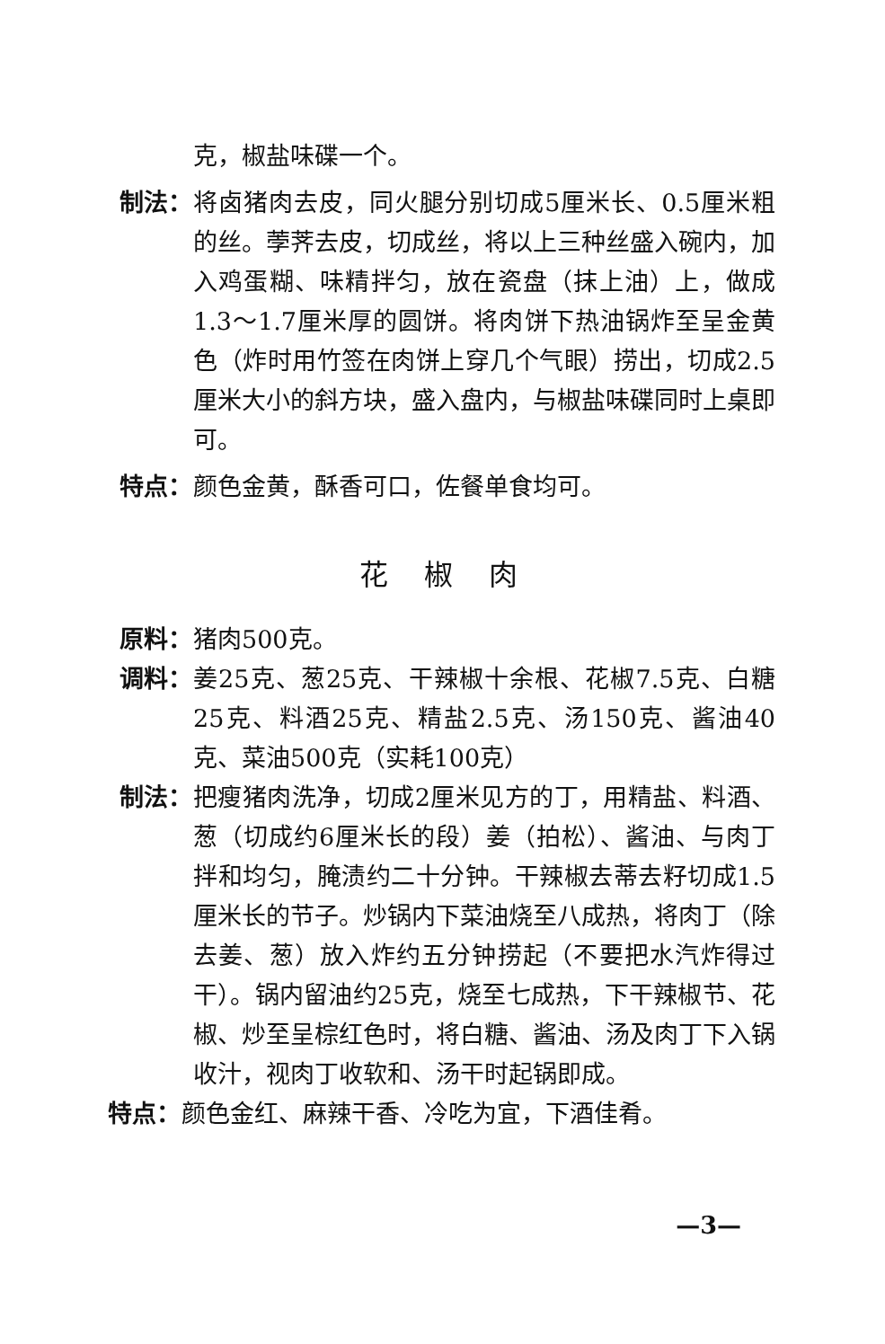克，椒盐味碟一个。
制法：
将卤猪肉去皮，同火腿分别切成5厘米长、0.5厘米粗的丝。荸荠去皮，切成丝，将以上三种丝盛入碗内，加入鸡蛋糊、味精拌匀，放在瓷盘（抹上油）上，做成1.3～1.7厘米厚的圆饼。将肉饼下热油锅炸至呈金黄色（炸时用竹签在肉饼上穿几个气眼）捞出，切成2.5厘米大小的斜方块，盛入盘内，与椒盐味碟同时上桌即可。
特点：
颜色金黄，酥香可口，佐餐单食均可。
花椒肉
原料：
猪肉500克。
调料：
姜25克、葱25克、干辣椒十余根、花椒7.5克、白糖25克、料酒25克、精盐2.5克、汤150克、酱油40克、菜油500克（实耗100克）
制法：
把瘦猪肉洗净，切成2厘米见方的丁，用精盐、料酒、葱（切成约6厘米长的段）姜（拍松）、酱油、与肉丁拌和均匀，腌渍约二十分钟。干辣椒去蒂去籽切成1.5厘米长的节子。炒锅内下菜油烧至八成热，将肉丁（除去姜、葱）放入炸约五分钟捞起（不要把水汽炸得过干）。锅内留油约25克，烧至七成热，下干辣椒节、花椒、炒至呈棕红色时，将白糖、酱油、汤及肉丁下入锅收汁，视肉丁收软和、汤干时起锅即成。
特点：
颜色金红、麻辣干香、冷吃为宜，下酒佳肴。
—3—